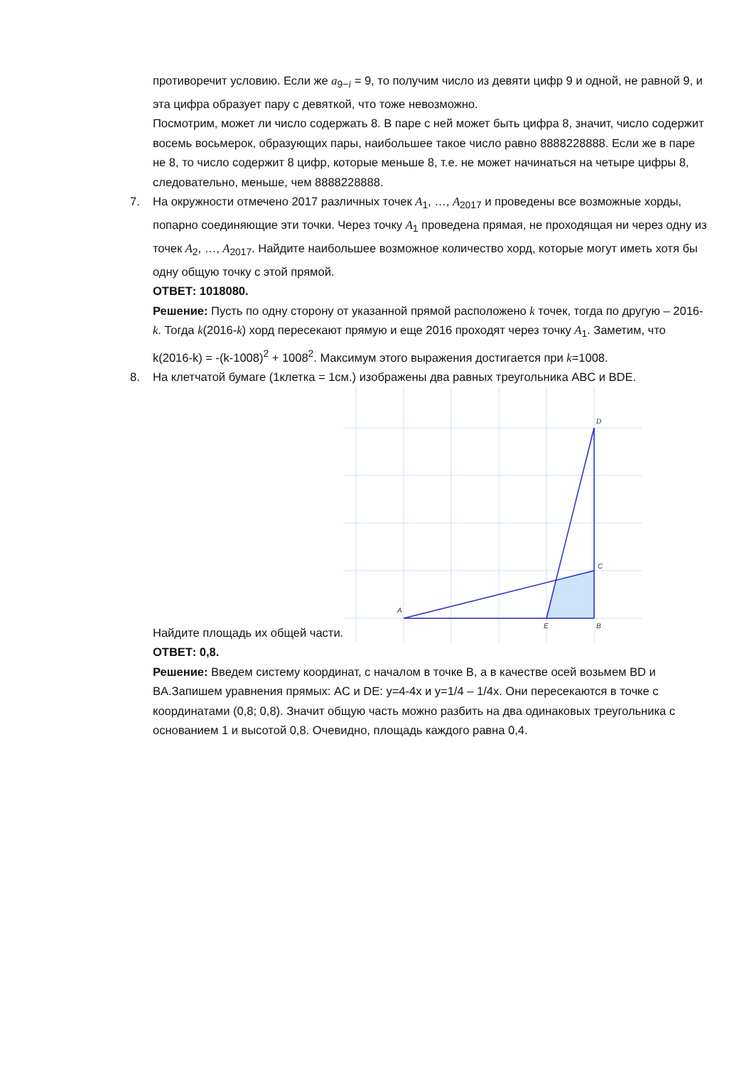противоречит условию. Если же a<sub>9−i</sub> = 9, то получим число из девяти цифр 9 и одной, не равной 9, и эта цифра образует пару с девяткой, что тоже невозможно.
Посмотрим, может ли число содержать 8. В паре с ней может быть цифра 8, значит, число содержит восемь восьмерок, образующих пары, наибольшее такое число равно 8888228888. Если же в паре не 8, то число содержит 8 цифр, которые меньше 8, т.е. не может начинаться на четыре цифры 8, следовательно, меньше, чем 8888228888.
7. На окружности отмечено 2017 различных точек A<sub>1</sub>, …, A<sub>2017</sub> и проведены все возможные хорды, попарно соединяющие эти точки. Через точку A<sub>1</sub> проведена прямая, не проходящая ни через одну из точек A<sub>2</sub>, …, A<sub>2017</sub>. Найдите наибольшее возможное количество хорд, которые могут иметь хотя бы одну общую точку с этой прямой.
ОТВЕТ: 1018080.
Решение: Пусть по одну сторону от указанной прямой расположено k точек, тогда по другую – 2016-k. Тогда k(2016-k) хорд пересекают прямую и еще 2016 проходят через точку A<sub>1</sub>. Заметим, что k(2016-k) = -(k-1008)<sup>2</sup> + 1008<sup>2</sup>. Максимум этого выражения достигается при k=1008.
8. На клетчатой бумаге (1клетка = 1см.) изображены два равных треугольника ABC и BDE.
Найдите площадь их общей части.
A
B
C
D
E
ОТВЕТ: 0,8.
Решение: Введем систему координат, с началом в точке B, а в качестве осей возьмем BD и BA.Запишем уравнения прямых: AC и DE: y=4-4x и y=1/4 – 1/4x. Они пересекаются в точке с координатами (0,8; 0,8). Значит общую часть можно разбить на два одинаковых треугольника с основанием 1 и высотой 0,8. Очевидно, площадь каждого равна 0,4.